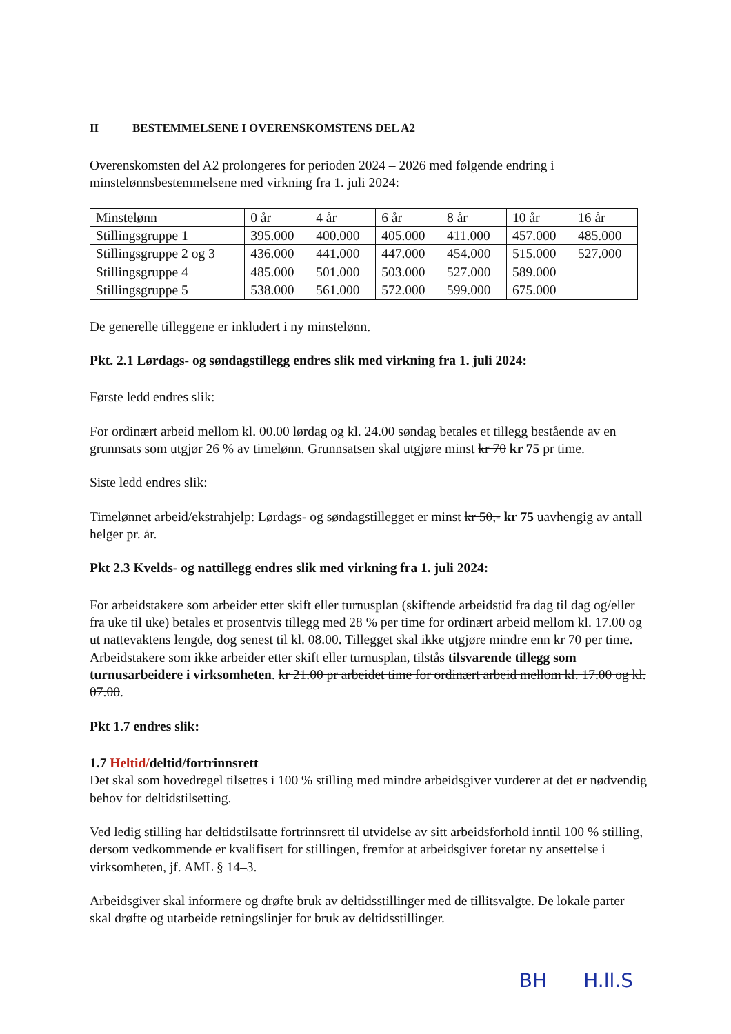II BESTEMMELSENE I OVERENSKOMSTENS DEL A2
Overenskomsten del A2 prolongeres for perioden 2024 – 2026 med følgende endring i minstelønnsbestemmelsene med virkning fra 1. juli 2024:
| Minstelønn | 0 år | 4 år | 6 år | 8 år | 10 år | 16 år |
| Stillingsgruppe 1 | 395.000 | 400.000 | 405.000 | 411.000 | 457.000 | 485.000 |
| Stillingsgruppe 2 og 3 | 436.000 | 441.000 | 447.000 | 454.000 | 515.000 | 527.000 |
| Stillingsgruppe 4 | 485.000 | 501.000 | 503.000 | 527.000 | 589.000 | |
| Stillingsgruppe 5 | 538.000 | 561.000 | 572.000 | 599.000 | 675.000 | |
De generelle tilleggene er inkludert i ny minstelønn.
Pkt. 2.1 Lørdags- og søndagstillegg endres slik med virkning fra 1. juli 2024:
Første ledd endres slik:
For ordinært arbeid mellom kl. 00.00 lørdag og kl. 24.00 søndag betales et tillegg bestående av en grunnsats som utgjør 26 % av timelønn. Grunnsatsen skal utgjøre minst kr 70 kr 75 pr time.
Siste ledd endres slik:
Timelønnet arbeid/ekstrahjelp: Lørdags- og søndagstillegget er minst kr 50,- kr 75 uavhengig av antall helger pr. år.
Pkt 2.3 Kvelds- og nattillegg endres slik med virkning fra 1. juli 2024:
For arbeidstakere som arbeider etter skift eller turnusplan (skiftende arbeidstid fra dag til dag og/eller fra uke til uke) betales et prosentvis tillegg med 28 % per time for ordinært arbeid mellom kl. 17.00 og ut nattevaktens lengde, dog senest til kl. 08.00. Tillegget skal ikke utgjøre mindre enn kr 70 per time. Arbeidstakere som ikke arbeider etter skift eller turnusplan, tilstås tilsvarende tillegg som turnusarbeidere i virksomheten. kr 21.00 pr arbeidet time for ordinært arbeid mellom kl. 17.00 og kl. 07.00.
Pkt 1.7 endres slik:
1.7 Heltid/deltid/fortrinnsrett
Det skal som hovedregel tilsettes i 100 % stilling med mindre arbeidsgiver vurderer at det er nødvendig behov for deltidstilsetting.
Ved ledig stilling har deltidstilsatte fortrinnsrett til utvidelse av sitt arbeidsforhold inntil 100 % stilling, dersom vedkommende er kvalifisert for stillingen, fremfor at arbeidsgiver foretar ny ansettelse i virksomheten, jf. AML § 14–3.
Arbeidsgiver skal informere og drøfte bruk av deltidsstillinger med de tillitsvalgte. De lokale parter skal drøfte og utarbeide retningslinjer for bruk av deltidsstillinger.
BH H.ll.S